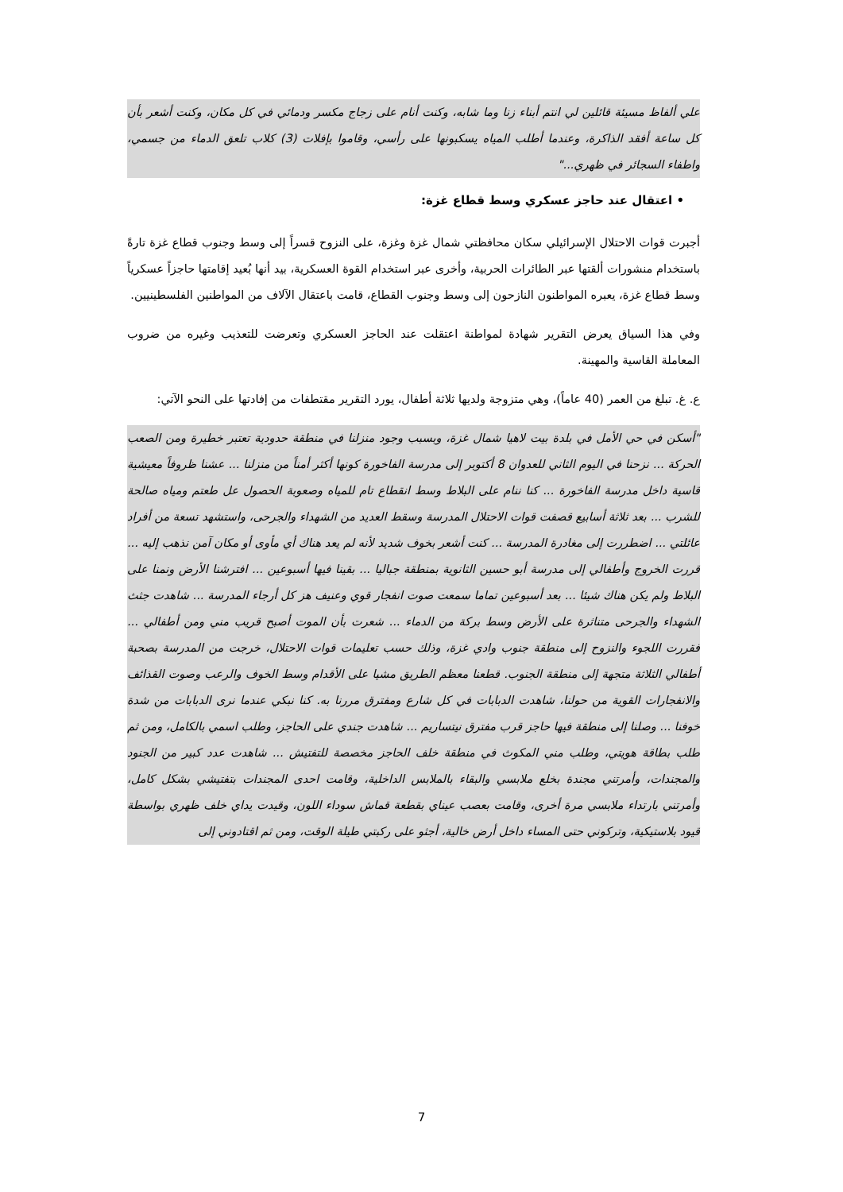علي ألفاظ مسيئة قائلين لي انتم أبناء زنا وما شابه، وكنت أنام على زجاج مكسر ودمائي في كل مكان، وكنت أشعر بأن كل ساعة أفقد الذاكرة، وعندما أطلب المياه يسكبونها على رأسي، وقاموا بإفلات (3) كلاب تلعق الدماء من جسمي، واطفاء السجائر في ظهري..."
• اعتقال عند حاجز عسكري وسط قطاع غزة:
أجبرت قوات الاحتلال الإسرائيلي سكان محافظتي شمال غزة وغزة، على النزوح قسراً إلى وسط وجنوب قطاع غزة تارةً باستخدام منشورات ألقتها عبر الطائرات الحربية، وأخرى عبر استخدام القوة العسكرية، بيد أنها بُعيد إقامتها حاجزاً عسكرياً وسط قطاع غزة، يعبره المواطنون النازحون إلى وسط وجنوب القطاع، قامت باعتقال الآلاف من المواطنين الفلسطينيين.
وفي هذا السياق يعرض التقرير شهادة لمواطنة اعتقلت عند الحاجز العسكري وتعرضت للتعذيب وغيره من ضروب المعاملة القاسية والمهينة.
ع. غ. تبلغ من العمر (40 عاماً)، وهي متزوجة ولديها ثلاثة أطفال، يورد التقرير مقتطفات من إفادتها على النحو الآتي:
"أسكن في حي الأمل في بلدة بيت لاهيا شمال غزة، وبسبب وجود منزلنا في منطقة حدودية تعتبر خطيرة ومن الصعب الحركة ... نزحنا في اليوم الثاني للعدوان 8 أكتوبر إلى مدرسة الفاخورة كونها أكثر أمناً من منزلنا ... عشنا ظروفاً معيشية قاسية داخل مدرسة الفاخورة ... كنا ننام على البلاط وسط انقطاع تام للمياه وصعوبة الحصول عل طعتم ومياه صالحة للشرب ... بعد ثلاثة أسابيع قصفت قوات الاحتلال المدرسة وسقط العديد من الشهداء والجرحى، واستشهد تسعة من أفراد عائلتي ... اضطررت إلى مغادرة المدرسة ... كنت أشعر بخوف شديد لأنه لم يعد هناك أي مأوى أو مكان آمن نذهب إليه ... قررت الخروج وأطفالي إلى مدرسة أبو حسين الثانوية بمنطقة جباليا ... بقينا فيها أسبوعين ... افترشنا الأرض ونمنا على البلاط ولم يكن هناك شيئا ... بعد أسبوعين تماما سمعت صوت انفجار قوي وعنيف هز كل أرجاء المدرسة ... شاهدت جثث الشهداء والجرحى متناثرة على الأرض وسط بركة من الدماء ... شعرت بأن الموت أصبح قريب مني ومن أطفالي ... فقررت اللجوء والنزوح إلى منطقة جنوب وادي غزة، وذلك حسب تعليمات قوات الاحتلال، خرجت من المدرسة بصحبة أطفالي الثلاثة متجهة إلى منطقة الجنوب. قطعنا معظم الطريق مشيا على الأقدام وسط الخوف والرعب وصوت القذائف والانفجارات القوية من حولنا، شاهدت الدبابات في كل شارع ومفترق مررنا به. كنا نبكي عندما نرى الدبابات من شدة خوفنا ... وصلنا إلى منطقة فيها حاجز قرب مفترق نيتساريم ... شاهدت جندي على الحاجز، وطلب اسمي بالكامل، ومن ثم طلب بطاقة هويتي، وطلب مني المكوث في منطقة خلف الحاجز مخصصة للتفتيش ... شاهدت عدد كبير من الجنود والمجندات، وأمرتني مجندة بخلع ملابسي والبقاء بالملابس الداخلية، وقامت احدى المجندات بتفتيشي بشكل كامل، وأمرتني بارتداء ملابسي مرة أخرى، وقامت بعصب عيناي بقطعة قماش سوداء اللون، وقيدت يداي خلف ظهري بواسطة قيود بلاستيكية، وتركوني حتى المساء داخل أرض خالية، أجثو على ركبتي طيلة الوقت، ومن ثم اقتادوني إلى
7